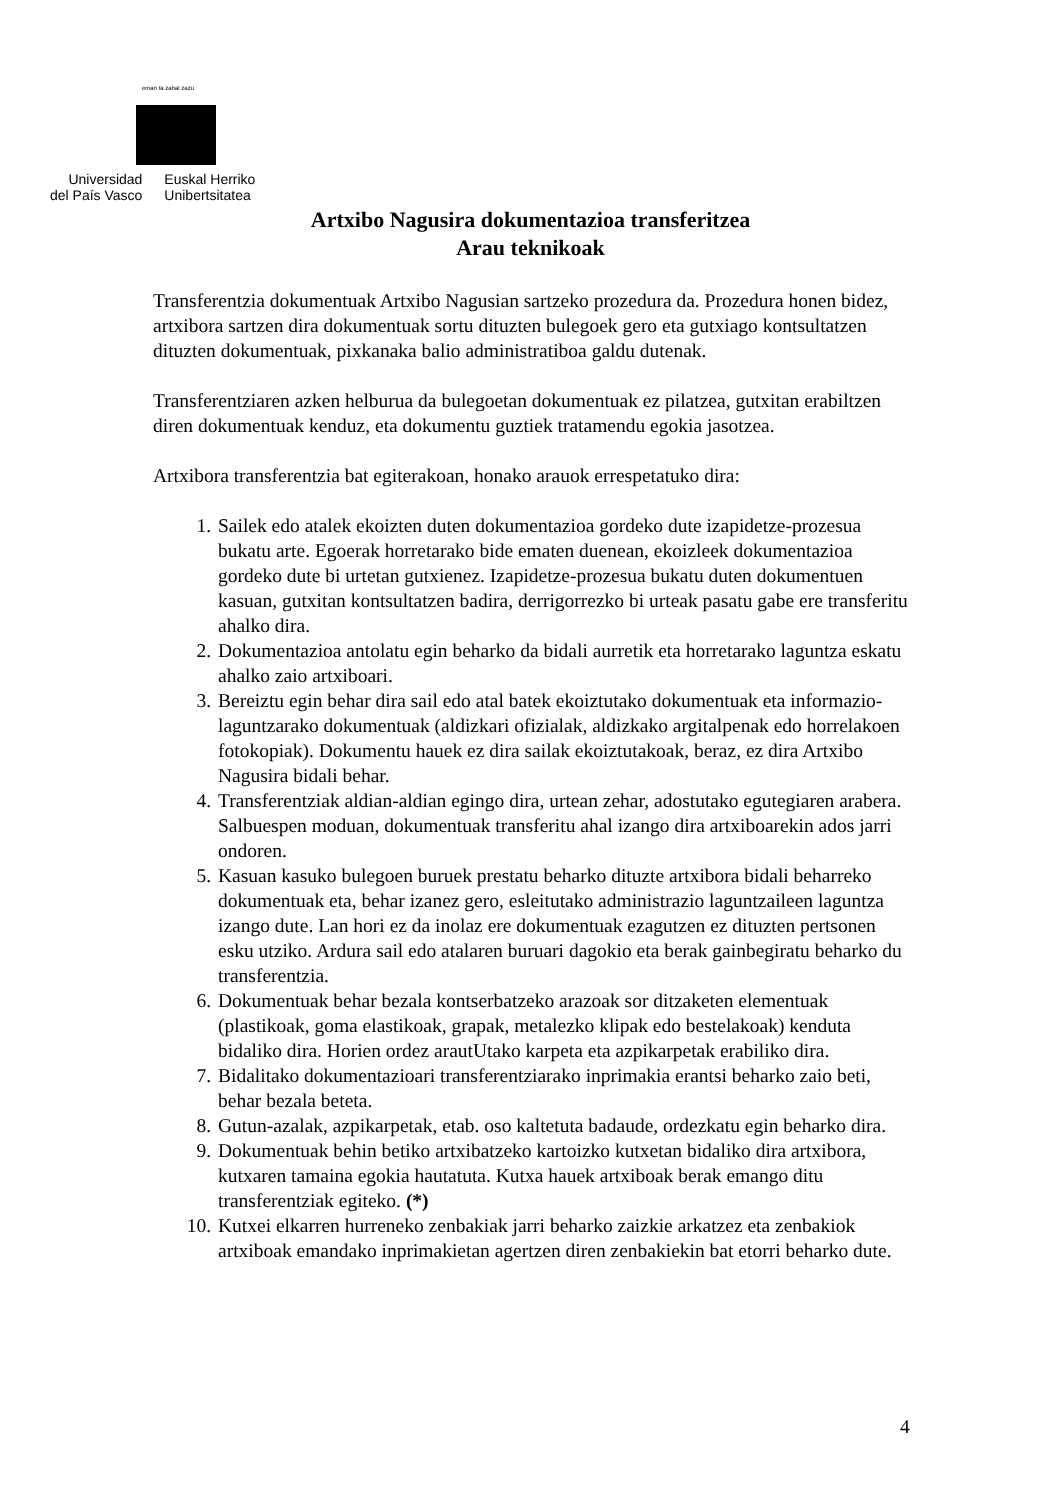eman ta zabal zazu
Universidad
del País Vasco
Euskal Herriko
Unibertsitatea
Artxibo Nagusira dokumentazioa transferitzea
Arau teknikoak
Transferentzia dokumentuak Artxibo Nagusian sartzeko prozedura da. Prozedura honen bidez, artxibora sartzen dira dokumentuak sortu dituzten bulegoek gero eta gutxiago kontsultatzen dituzten dokumentuak, pixkanaka balio administratiboa galdu dutenak.
Transferentziaren azken helburua da bulegoetan dokumentuak ez pilatzea, gutxitan erabiltzen diren dokumentuak kenduz, eta dokumentu guztiek tratamendu egokia jasotzea.
Artxibora transferentzia bat egiterakoan, honako arauok errespetatuko dira:
1. Sailek edo atalek ekoizten duten dokumentazioa gordeko dute izapidetze-prozesua bukatu arte. Egoerak horretarako bide ematen duenean, ekoizleek dokumentazioa gordeko dute bi urtetan gutxienez. Izapidetze-prozesua bukatu duten dokumentuen kasuan, gutxitan kontsultatzen badira, derrigorrezko bi urteak pasatu gabe ere transferitu ahalko dira.
2. Dokumentazioa antolatu egin beharko da bidali aurretik eta horretarako laguntza eskatu ahalko zaio artxiboari.
3. Bereiztu egin behar dira sail edo atal batek ekoiztutako dokumentuak eta informazio-laguntzarako dokumentuak (aldizkari ofizialak, aldizkako argitalpenak edo horrelakoen fotokopiak). Dokumentu hauek ez dira sailak ekoiztutakoak, beraz, ez dira Artxibo Nagusira bidali behar.
4. Transferentziak aldian-aldian egingo dira, urtean zehar, adostutako egutegiaren arabera. Salbuespen moduan, dokumentuak transferitu ahal izango dira artxiboarekin ados jarri ondoren.
5. Kasuan kasuko bulegoen buruek prestatu beharko dituzte artxibora bidali beharreko dokumentuak eta, behar izanez gero, esleitutako administrazio laguntzaileen laguntza izango dute. Lan hori ez da inolaz ere dokumentuak ezagutzen ez dituzten pertsonen esku utziko. Ardura sail edo atalaren buruari dagokio eta berak gainbegiratu beharko du transferentzia.
6. Dokumentuak behar bezala kontserbatzeko arazoak sor ditzaketen elementuak (plastikoak, goma elastikoak, grapak, metalezko klipak edo bestelakoak) kenduta bidaliko dira. Horien ordez arautUtako karpeta eta azpikarpetak erabiliko dira.
7. Bidalitako dokumentazioari transferentziarako inprimakia erantsi beharko zaio beti, behar bezala beteta.
8. Gutun-azalak, azpikarpetak, etab. oso kaltetuta badaude, ordezkatu egin beharko dira.
9. Dokumentuak behin betiko artxibatzeko kartoizko kutxetan bidaliko dira artxibora, kutxaren tamaina egokia hautatuta. Kutxa hauek artxiboak berak emango ditu transferentziak egiteko. (*)
10. Kutxei elkarren hurreneko zenbakiak jarri beharko zaizkie arkatzez eta zenbakiok artxiboak emandako inprimakietan agertzen diren zenbakiekin bat etorri beharko dute.
4